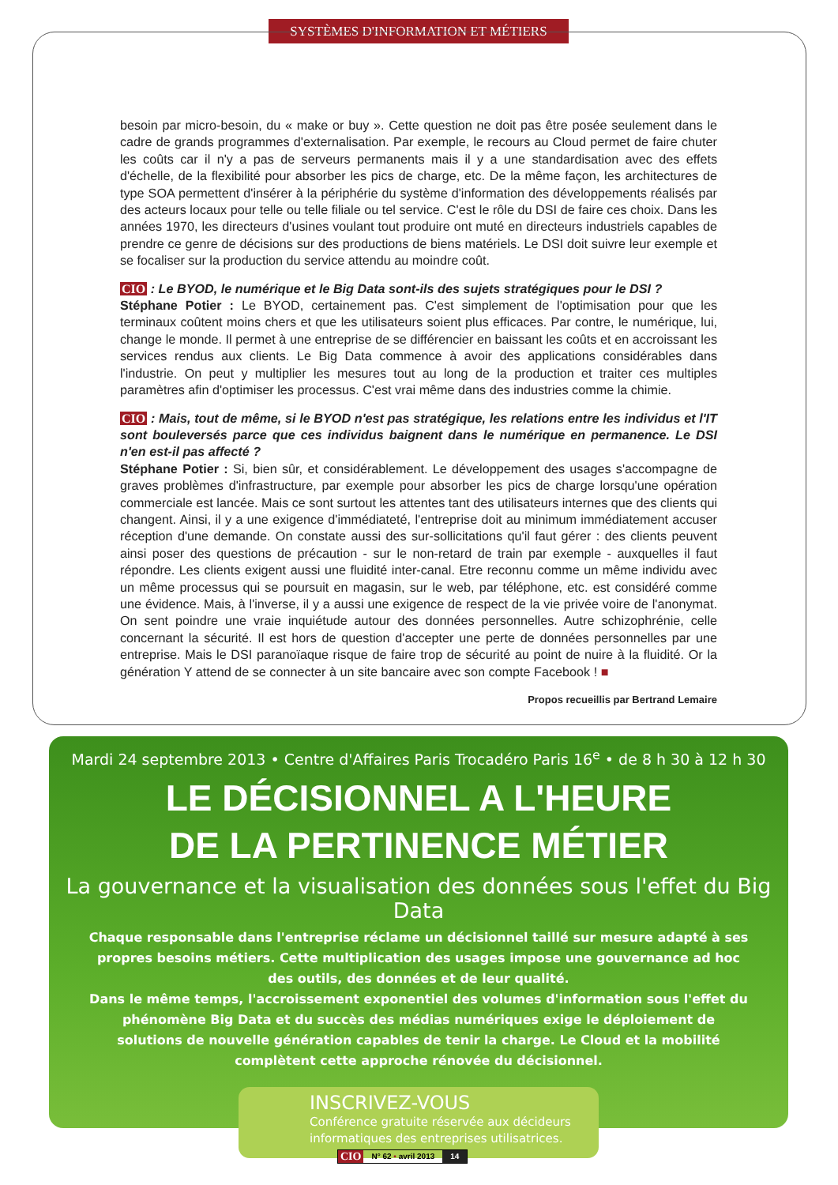SYSTÈMES D'INFORMATION ET MÉTIERS
besoin par micro-besoin, du « make or buy ». Cette question ne doit pas être posée seulement dans le cadre de grands programmes d'externalisation. Par exemple, le recours au Cloud permet de faire chuter les coûts car il n'y a pas de serveurs permanents mais il y a une standardisation avec des effets d'échelle, de la flexibilité pour absorber les pics de charge, etc. De la même façon, les architectures de type SOA permettent d'insérer à la périphérie du système d'information des développements réalisés par des acteurs locaux pour telle ou telle filiale ou tel service. C'est le rôle du DSI de faire ces choix. Dans les années 1970, les directeurs d'usines voulant tout produire ont muté en directeurs industriels capables de prendre ce genre de décisions sur des productions de biens matériels. Le DSI doit suivre leur exemple et se focaliser sur la production du service attendu au moindre coût.
CIO : Le BYOD, le numérique et le Big Data sont-ils des sujets stratégiques pour le DSI ?
Stéphane Potier : Le BYOD, certainement pas. C'est simplement de l'optimisation pour que les terminaux coûtent moins chers et que les utilisateurs soient plus efficaces. Par contre, le numérique, lui, change le monde. Il permet à une entreprise de se différencier en baissant les coûts et en accroissant les services rendus aux clients. Le Big Data commence à avoir des applications considérables dans l'industrie. On peut y multiplier les mesures tout au long de la production et traiter ces multiples paramètres afin d'optimiser les processus. C'est vrai même dans des industries comme la chimie.
CIO : Mais, tout de même, si le BYOD n'est pas stratégique, les relations entre les individus et l'IT sont bouleversés parce que ces individus baignent dans le numérique en permanence. Le DSI n'en est-il pas affecté ?
Stéphane Potier : Si, bien sûr, et considérablement. Le développement des usages s'accompagne de graves problèmes d'infrastructure, par exemple pour absorber les pics de charge lorsqu'une opération commerciale est lancée. Mais ce sont surtout les attentes tant des utilisateurs internes que des clients qui changent. Ainsi, il y a une exigence d'immédiateté, l'entreprise doit au minimum immédiatement accuser réception d'une demande. On constate aussi des sur-sollicitations qu'il faut gérer : des clients peuvent ainsi poser des questions de précaution - sur le non-retard de train par exemple - auxquelles il faut répondre. Les clients exigent aussi une fluidité inter-canal. Etre reconnu comme un même individu avec un même processus qui se poursuit en magasin, sur le web, par téléphone, etc. est considéré comme une évidence. Mais, à l'inverse, il y a aussi une exigence de respect de la vie privée voire de l'anonymat. On sent poindre une vraie inquiétude autour des données personnelles. Autre schizophrénie, celle concernant la sécurité. Il est hors de question d'accepter une perte de données personnelles par une entreprise. Mais le DSI paranoïaque risque de faire trop de sécurité au point de nuire à la fluidité. Or la génération Y attend de se connecter à un site bancaire avec son compte Facebook ! ■
Propos recueillis par Bertrand Lemaire
Mardi 24 septembre 2013 • Centre d'Affaires Paris Trocadéro Paris 16<sup>e</sup> • de 8 h 30 à 12 h 30
LE DÉCISIONNEL A L'HEURE
DE LA PERTINENCE MÉTIER
La gouvernance et la visualisation des données sous l'effet du Big Data
Chaque responsable dans l'entreprise réclame un décisionnel taillé sur mesure adapté à ses propres besoins métiers. Cette multiplication des usages impose une gouvernance ad hoc des outils, des données et de leur qualité.
Dans le même temps, l'accroissement exponentiel des volumes d'information sous l'effet du phénomène Big Data et du succès des médias numériques exige le déploiement de solutions de nouvelle génération capables de tenir la charge. Le Cloud et la mobilité complètent cette approche rénovée du décisionnel.
INSCRIVEZ-VOUS
Conférence gratuite réservée aux décideurs informatiques des entreprises utilisatrices.
CIO
N° 62 • avril 2013 14